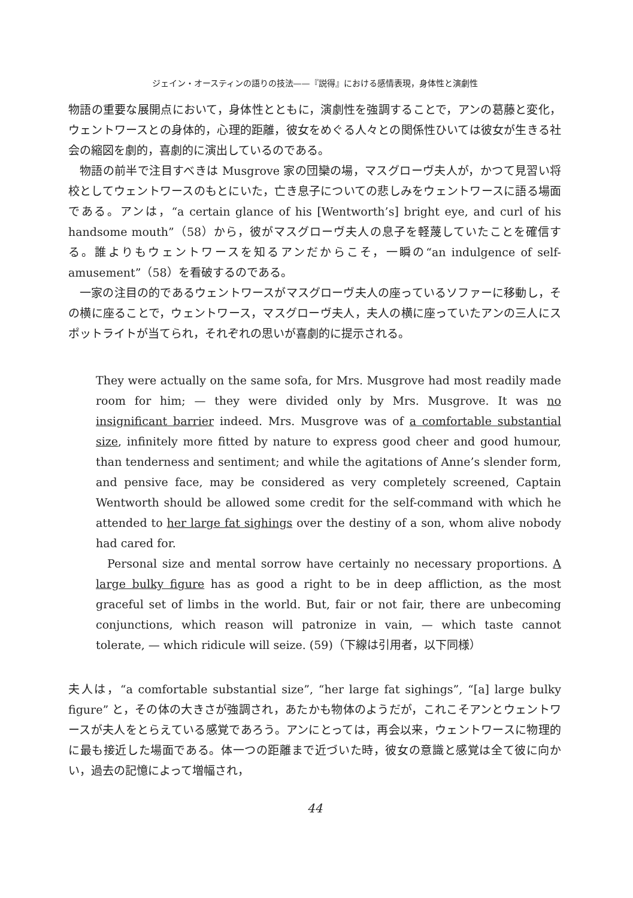ジェイン・オースティンの語りの技法——『説得』における感情表現，身体性と演劇性
物語の重要な展開点において，身体性とともに，演劇性を強調することで，アンの葛藤と変化，ウェントワースとの身体的，心理的距離，彼女をめぐる人々との関係性ひいては彼女が生きる社会の縮図を劇的，喜劇的に演出しているのである。
物語の前半で注目すべきは Musgrove 家の団欒の場，マスグローヴ夫人が，かつて見習い将校としてウェントワースのもとにいた，亡き息子についての悲しみをウェントワースに語る場面である。アンは，“a certain glance of his [Wentworth’s] bright eye, and curl of his handsome mouth”（58）から，彼がマスグローヴ夫人の息子を軽蔑していたことを確信する。誰よりもウェントワースを知るアンだからこそ，一瞬の“an indulgence of self-amusement”（58）を看破するのである。
一家の注目の的であるウェントワースがマスグローヴ夫人の座っているソファーに移動し，その横に座ることで，ウェントワース，マスグローヴ夫人，夫人の横に座っていたアンの三人にスポットライトが当てられ，それぞれの思いが喜劇的に提示される。
They were actually on the same sofa, for Mrs. Musgrove had most readily made room for him; — they were divided only by Mrs. Musgrove. It was no insignificant barrier indeed. Mrs. Musgrove was of a comfortable substantial size, infinitely more fitted by nature to express good cheer and good humour, than tenderness and sentiment; and while the agitations of Anne’s slender form, and pensive face, may be considered as very completely screened, Captain Wentworth should be allowed some credit for the self-command with which he attended to her large fat sighings over the destiny of a son, whom alive nobody had cared for.
Personal size and mental sorrow have certainly no necessary proportions. A large bulky figure has as good a right to be in deep affliction, as the most graceful set of limbs in the world. But, fair or not fair, there are unbecoming conjunctions, which reason will patronize in vain, — which taste cannot tolerate, — which ridicule will seize. (59)（下線は引用者，以下同様）
夫人は，“a comfortable substantial size”, “her large fat sighings”, “[a] large bulky figure” と，その体の大きさが強調され，あたかも物体のようだが，これこそアンとウェントワースが夫人をとらえている感覚であろう。アンにとっては，再会以来，ウェントワースに物理的に最も接近した場面である。体一つの距離まで近づいた時，彼女の意識と感覚は全て彼に向かい，過去の記憶によって増幅され，
44